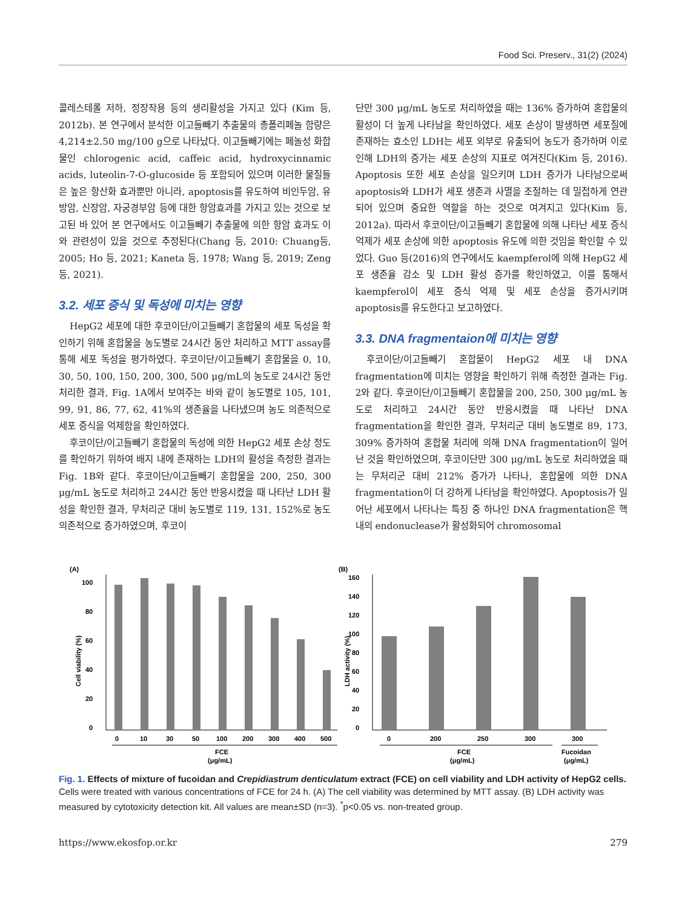Food Sci. Preserv., 31(2) (2024)
콜레스테롤 저하, 정장작용 등의 생리활성을 가지고 있다 (Kim 등, 2012b). 본 연구에서 분석한 이고들빼기 추출물의 총폴리페놀 함량은 4,214±2.50 mg/100 g으로 나타났다. 이고들빼기에는 페놀성 화합물인 chlorogenic acid, caffeic acid, hydroxycinnamic acids, luteolin-7-O-glucoside 등 포함되어 있으며 이러한 물질들은 높은 항산화 효과뿐만 아니라, apoptosis를 유도하여 비인두암, 유방암, 신장암, 자궁경부암 등에 대한 항암효과를 가지고 있는 것으로 보고된 바 있어 본 연구에서도 이고들빼기 추출물에 의한 항암 효과도 이와 관련성이 있을 것으로 추정된다(Chang 등, 2010: Chuang등, 2005; Ho 등, 2021; Kaneta 등, 1978; Wang 등, 2019; Zeng 등, 2021).
3.2. 세포 증식 및 독성에 미치는 영향
HepG2 세포에 대한 후코이단/이고들빼기 혼합물의 세포 독성을 확인하기 위해 혼합물을 농도별로 24시간 동안 처리하고 MTT assay를 통해 세포 독성을 평가하였다. 후코이단/이고들빼기 혼합물을 0, 10, 30, 50, 100, 150, 200, 300, 500 μg/mL의 농도로 24시간 동안 처리한 결과, Fig. 1A에서 보여주는 바와 같이 농도별로 105, 101, 99, 91, 86, 77, 62, 41%의 생존율을 나타냈으며 농도 의존적으로 세포 증식을 억제함을 확인하였다.
후코이단/이고들빼기 혼합물의 독성에 의한 HepG2 세포 손상 정도를 확인하기 위하여 배지 내에 존재하는 LDH의 활성을 측정한 결과는 Fig. 1B와 같다. 후코이단/이고들빼기 혼합물을 200, 250, 300 μg/mL 농도로 처리하고 24시간 동안 반응시켰을 때 나타난 LDH 활성을 확인한 결과, 무처리군 대비 농도별로 119, 131, 152%로 농도 의존적으로 증가하였으며, 후코이
단만 300 μg/mL 농도로 처리하였을 때는 136% 증가하여 혼합물의 활성이 더 높게 나타남을 확인하였다. 세포 손상이 발생하면 세포질에 존재하는 효소인 LDH는 세포 외부로 유출되어 농도가 증가하며 이로 인해 LDH의 증가는 세포 손상의 지표로 여겨진다(Kim 등, 2016). Apoptosis 또한 세포 손상을 일으키며 LDH 증가가 나타남으로써 apoptosis와 LDH가 세포 생존과 사멸을 조절하는 데 밀접하게 연관되어 있으며 중요한 역할을 하는 것으로 여겨지고 있다(Kim 등, 2012a). 따라서 후코이단/이고들빼기 혼합물에 의해 나타난 세포 증식 억제가 세포 손상에 의한 apoptosis 유도에 의한 것임을 확인할 수 있었다. Guo 등(2016)의 연구에서도 kaempferol에 의해 HepG2 세포 생존율 감소 및 LDH 활성 증가를 확인하였고, 이를 통해서 kaempferol이 세포 증식 억제 및 세포 손상을 증가시키며 apoptosis를 유도한다고 보고하였다.
3.3. DNA fragmentaion에 미치는 영향
후코이단/이고들빼기 혼합물이 HepG2 세포 내 DNA fragmentation에 미치는 영향을 확인하기 위해 측정한 결과는 Fig. 2와 같다. 후코이단/이고들빼기 혼합물을 200, 250, 300 μg/mL 농도로 처리하고 24시간 동안 반응시켰을 때 나타난 DNA fragmentation을 확인한 결과, 무처리군 대비 농도별로 89, 173, 309% 증가하여 혼합물 처리에 의해 DNA fragmentation이 일어난 것을 확인하였으며, 후코이단만 300 μg/mL 농도로 처리하였을 때는 무처리군 대비 212% 증가가 나타나, 혼합물에 의한 DNA fragmentation이 더 강하게 나타남을 확인하였다. Apoptosis가 일어난 세포에서 나타나는 특징 중 하나인 DNA fragmentation은 핵 내의 endonuclease가 활성화되어 chromosomal
(A)
Cell viability (%)
0
20
40
60
80
100
0
10
30
50
100
200
300
400
500
FCE
(μg/mL)
(B)
LDH activity (%)
0
20
40
60
80
100
120
140
160
0
200
250
300
300
FCE
(μg/mL)
Fucoidan
(μg/mL)
Fig. 1. Effects of mixture of fucoidan and Crepidiastrum denticulatum extract (FCE) on cell viability and LDH activity of HepG2 cells. Cells were treated with various concentrations of FCE for 24 h. (A) The cell viability was determined by MTT assay. (B) LDH activity was measured by cytotoxicity detection kit. All values are mean±SD (n=3). <sup>*</sup>p<0.05 vs. non-treated group.
https://www.ekosfop.or.kr 279